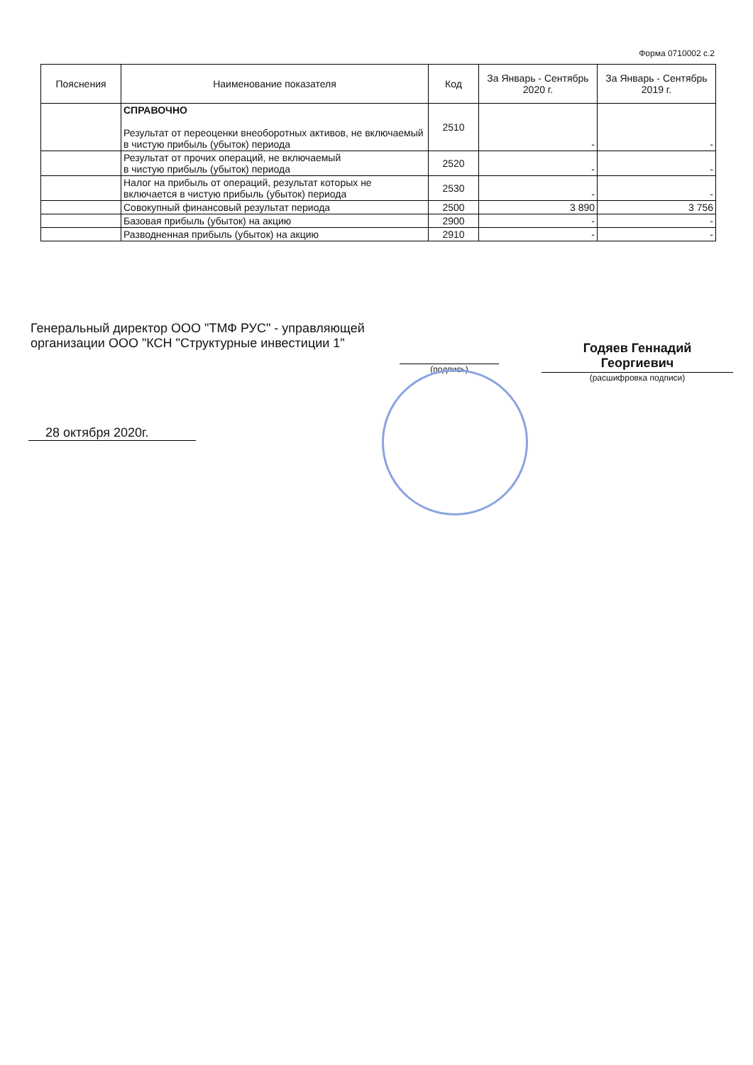Форма 0710002 с.2
| Пояснения | Наименование показателя | Код | За Январь - Сентябрь 2020 г. | За Январь - Сентябрь 2019 г. |
| --- | --- | --- | --- | --- |
| | СПРАВОЧНО Результат от переоценки внеоборотных активов, не включаемый в чистую прибыль (убыток) периода | 2510 | - | - |
| | Результат от прочих операций, не включаемый в чистую прибыль (убыток) периода | 2520 | - | - |
| | Налог на прибыль от операций, результат которых не включается в чистую прибыль (убыток) периода | 2530 | - | - |
| | Совокупный финансовый результат периода | 2500 | 3 890 | 3 756 |
| | Базовая прибыль (убыток) на акцию | 2900 | - | - |
| | Разводненная прибыль (убыток) на акцию | 2910 | - | - |
Генеральный директор ООО "ТМФ РУС" - управляющей организации ООО "КСН "Структурные инвестиции 1"
(подпись)
Годяев Геннадий
Георгиевич
(расшифровка подписи)
28 октября 2020г.